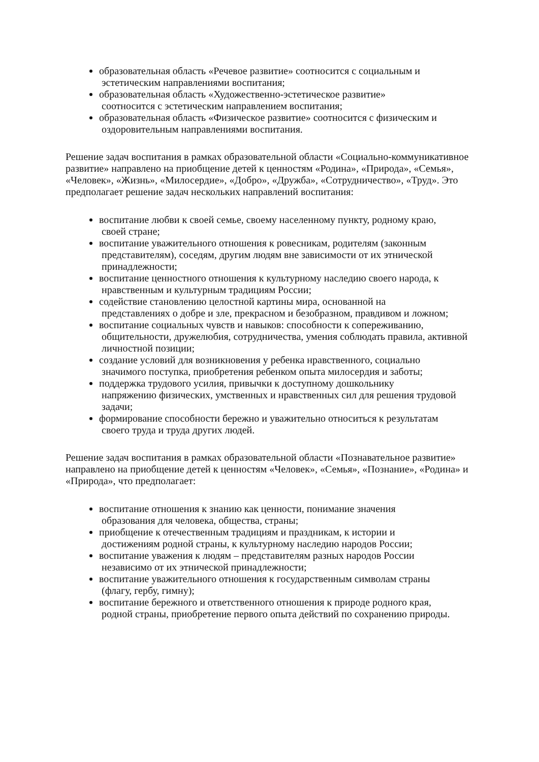образовательная область «Речевое развитие» соотносится с социальным и
эстетическим направлениями воспитания;
образовательная область «Художественно-эстетическое развитие»
соотносится с эстетическим направлением воспитания;
образовательная область «Физическое развитие» соотносится с физическим и
оздоровительным направлениями воспитания.
Решение задач воспитания в рамках образовательной области «Социально-коммуникативное развитие» направлено на приобщение детей к ценностям «Родина», «Природа», «Семья», «Человек», «Жизнь», «Милосердие», «Добро», «Дружба», «Сотрудничество», «Труд». Это предполагает решение задач нескольких направлений воспитания:
воспитание любви к своей семье, своему населенному пункту, родному краю,
своей стране;
воспитание уважительного отношения к ровесникам, родителям (законным
представителям), соседям, другим людям вне зависимости от их этнической принадлежности;
воспитание ценностного отношения к культурному наследию своего народа, к
нравственным и культурным традициям России;
содействие становлению целостной картины мира, основанной на
представлениях о добре и зле, прекрасном и безобразном, правдивом и ложном;
воспитание социальных чувств и навыков: способности к сопереживанию,
общительности, дружелюбия, сотрудничества, умения соблюдать правила, активной личностной позиции;
создание условий для возникновения у ребенка нравственного, социально
значимого поступка, приобретения ребенком опыта милосердия и заботы;
поддержка трудового усилия, привычки к доступному дошкольнику
напряжению физических, умственных и нравственных сил для решения трудовой задачи;
формирование способности бережно и уважительно относиться к результатам
своего труда и труда других людей.
Решение задач воспитания в рамках образовательной области «Познавательное развитие» направлено на приобщение детей к ценностям «Человек», «Семья», «Познание», «Родина» и «Природа», что предполагает:
воспитание отношения к знанию как ценности, понимание значения
образования для человека, общества, страны;
приобщение к отечественным традициям и праздникам, к истории и
достижениям родной страны, к культурному наследию народов России;
воспитание уважения к людям – представителям разных народов России
независимо от их этнической принадлежности;
воспитание уважительного отношения к государственным символам страны
(флагу, гербу, гимну);
воспитание бережного и ответственного отношения к природе родного края,
родной страны, приобретение первого опыта действий по сохранению природы.